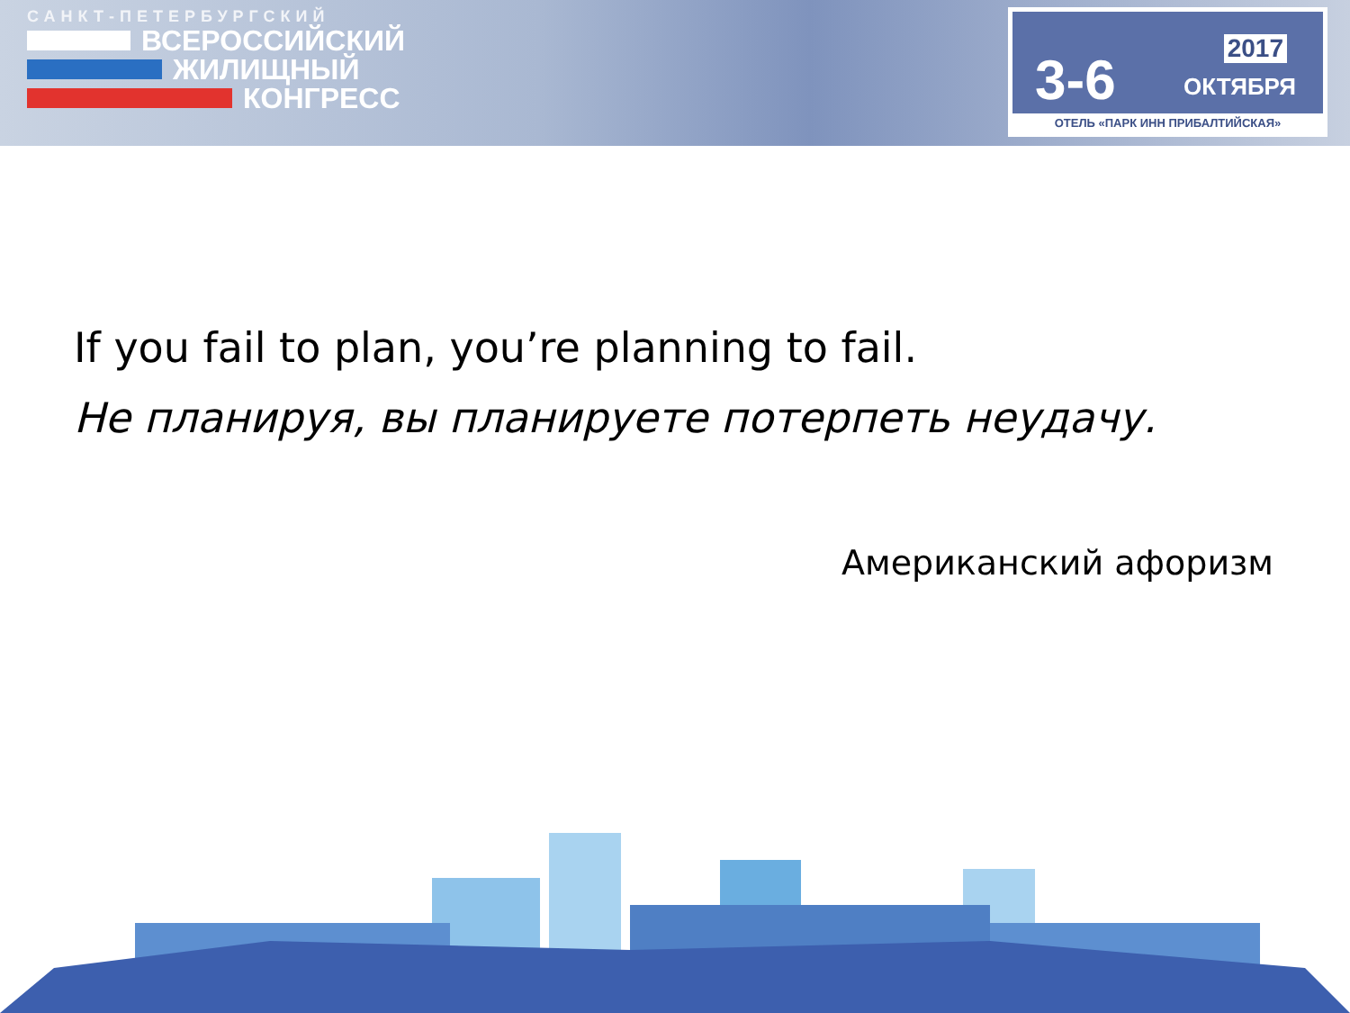САНКТ-ПЕТЕРБУРГСКИЙ
ВСЕРОССИЙСКИЙ
ЖИЛИЩНЫЙ
КОНГРЕСС
2017 3-6 ОКТЯБРЯ
ОТЕЛЬ «ПАРК ИНН ПРИБАЛТИЙСКАЯ»
If you fail to plan, you’re planning to fail.
Не планируя, вы планируете потерпеть неудачу.
Американский афоризм